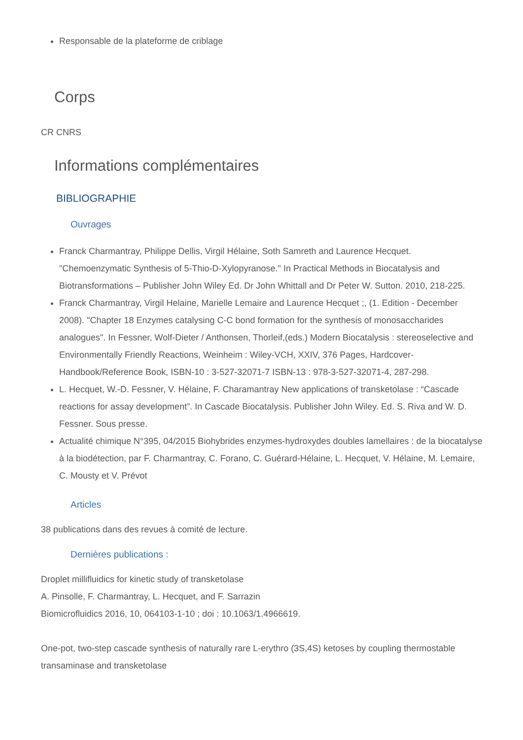Responsable de la plateforme de criblage
Corps
CR CNRS
Informations complémentaires
BIBLIOGRAPHIE
Ouvrages
Franck Charmantray, Philippe Dellis, Virgil Hélaine, Soth Samreth and Laurence Hecquet.
"Chemoenzymatic Synthesis of 5-Thio-D-Xylopyranose." In Practical Methods in Biocatalysis and Biotransformations – Publisher John Wiley Ed. Dr John Whittall and Dr Peter W. Sutton. 2010, 218-225.
Franck Charmantray, Virgil Helaine, Marielle Lemaire and Laurence Hecquet ;, (1. Edition - December 2008). "Chapter 18 Enzymes catalysing C-C bond formation for the synthesis of monosaccharides analogues". In Fessner, Wolf-Dieter / Anthonsen, Thorleif,(eds.) Modern Biocatalysis : stereoselective and Environmentally Friendly Reactions, Weinheim : Wiley-VCH, XXIV, 376 Pages, Hardcover-Handbook/Reference Book, ISBN-10 : 3-527-32071-7 ISBN-13 : 978-3-527-32071-4, 287-298.
L. Hecquet, W.-D. Fessner, V. Hélaine, F. Charamantray New applications of transketolase : “Cascade reactions for assay development”. In Cascade Biocatalysis. Publisher John Wiley. Ed. S. Riva and W. D. Fessner. Sous presse.
Actualité chimique N°395, 04/2015 Biohybrides enzymes-hydroxydes doubles lamellaires : de la biocatalyse à la biodétection, par F. Charmantray, C. Forano, C. Guérard-Hélaine, L. Hecquet, V. Hélaine, M. Lemaire, C. Mousty et V. Prévot
Articles
38 publications dans des revues à comité de lecture.
Dernières publications :
Droplet millifluidics for kinetic study of transketolase
A. Pinsolle, F. Charmantray, L. Hecquet, and F. Sarrazin
Biomicrofluidics 2016, 10, 064103-1-10 ; doi : 10.1063/1.4966619.
One-pot, two-step cascade synthesis of naturally rare L-erythro (3S,4S) ketoses by coupling thermostable transaminase and transketolase